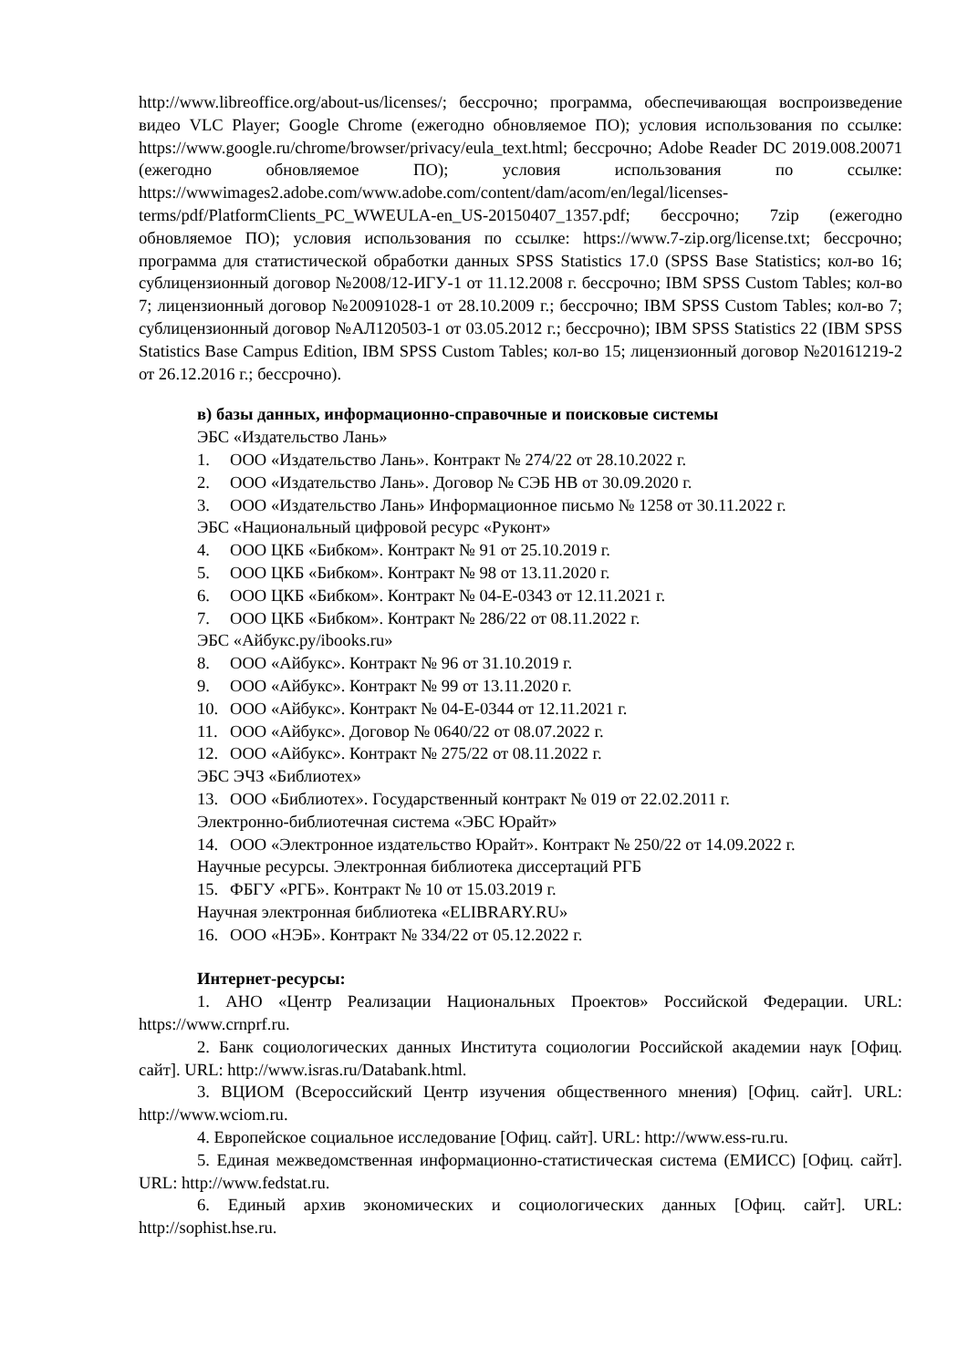http://www.libreoffice.org/about-us/licenses/; бессрочно; программа, обеспечивающая воспроизведение видео VLC Player; Google Chrome (ежегодно обновляемое ПО); условия использования по ссылке: https://www.google.ru/chrome/browser/privacy/eula_text.html; бессрочно; Adobe Reader DC 2019.008.20071 (ежегодно обновляемое ПО); условия использования по ссылке: https://wwwimages2.adobe.com/www.adobe.com/content/dam/acom/en/legal/licenses-terms/pdf/PlatformClients_PC_WWEULA-en_US-20150407_1357.pdf; бессрочно; 7zip (ежегодно обновляемое ПО); условия использования по ссылке: https://www.7-zip.org/license.txt; бессрочно; программа для статистической обработки данных SPSS Statistics 17.0 (SPSS Base Statistics; кол-во 16; сублицензионный договор №2008/12-ИГУ-1 от 11.12.2008 г. бессрочно; IBM SPSS Custom Tables; кол-во 7; лицензионный договор №20091028-1 от 28.10.2009 г.; бессрочно; IBM SPSS Custom Tables; кол-во 7; сублицензионный договор №АЛ120503-1 от 03.05.2012 г.; бессрочно); IBM SPSS Statistics 22 (IBM SPSS Statistics Base Campus Edition, IBM SPSS Custom Tables; кол-во 15; лицензионный договор №20161219-2 от 26.12.2016 г.; бессрочно).
в) базы данных, информационно-справочные и поисковые системы
ЭБС «Издательство Лань»
1. ООО «Издательство Лань». Контракт № 274/22 от 28.10.2022 г.
2. ООО «Издательство Лань». Договор № СЭБ НВ от 30.09.2020 г.
3. ООО «Издательство Лань» Информационное письмо № 1258 от 30.11.2022 г.
ЭБС «Национальный цифровой ресурс «Руконт»
4. ООО ЦКБ «Бибком». Контракт № 91 от 25.10.2019 г.
5. ООО ЦКБ «Бибком». Контракт № 98 от 13.11.2020 г.
6. ООО ЦКБ «Бибком». Контракт № 04-Е-0343 от 12.11.2021 г.
7. ООО ЦКБ «Бибком». Контракт № 286/22 от 08.11.2022 г.
ЭБС «Айбукс.ру/ibooks.ru»
8. ООО «Айбукс». Контракт № 96 от 31.10.2019 г.
9. ООО «Айбукс». Контракт № 99 от 13.11.2020 г.
10. ООО «Айбукс». Контракт № 04-Е-0344 от 12.11.2021 г.
11. ООО «Айбукс». Договор № 0640/22 от 08.07.2022 г.
12. ООО «Айбукс». Контракт № 275/22 от 08.11.2022 г.
ЭБС ЭЧЗ «Библиотех»
13. ООО «Библиотех». Государственный контракт № 019 от 22.02.2011 г.
Электронно-библиотечная система «ЭБС Юрайт»
14. ООО «Электронное издательство Юрайт». Контракт № 250/22 от 14.09.2022 г.
Научные ресурсы. Электронная библиотека диссертаций РГБ
15. ФБГУ «РГБ». Контракт № 10 от 15.03.2019 г.
Научная электронная библиотека «ELIBRARY.RU»
16. ООО «НЭБ». Контракт № 334/22 от 05.12.2022 г.
Интернет-ресурсы:
1. АНО «Центр Реализации Национальных Проектов» Российской Федерации. URL: https://www.crnprf.ru.
2. Банк социологических данных Института социологии Российской академии наук [Офиц. сайт]. URL: http://www.isras.ru/Databank.html.
3. ВЦИОМ (Всероссийский Центр изучения общественного мнения) [Офиц. сайт]. URL: http://www.wciom.ru.
4. Европейское социальное исследование [Офиц. сайт]. URL: http://www.ess-ru.ru.
5. Единая межведомственная информационно-статистическая система (ЕМИСС) [Офиц. сайт]. URL: http://www.fedstat.ru.
6. Единый архив экономических и социологических данных [Офиц. сайт]. URL: http://sophist.hse.ru.